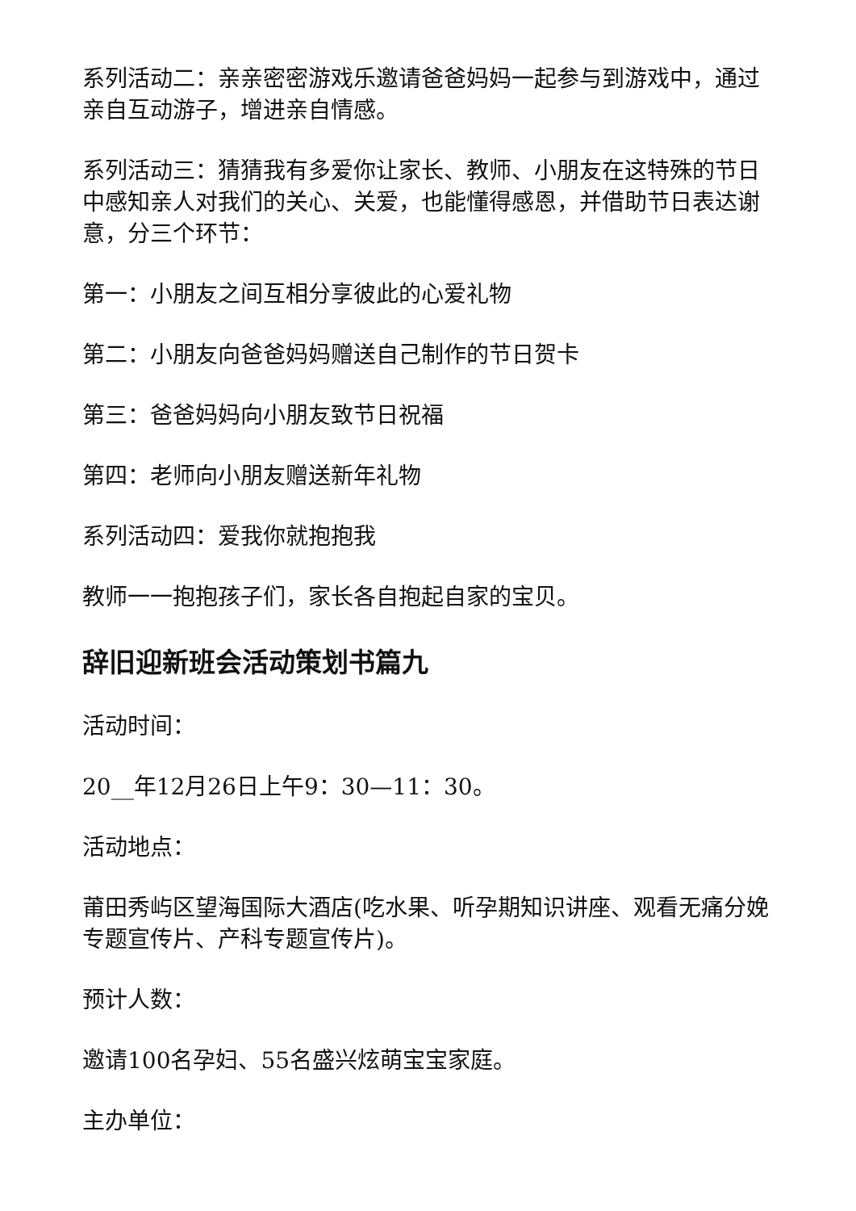系列活动二：亲亲密密游戏乐邀请爸爸妈妈一起参与到游戏中，通过亲自互动游子，增进亲自情感。
系列活动三：猜猜我有多爱你让家长、教师、小朋友在这特殊的节日中感知亲人对我们的关心、关爱，也能懂得感恩，并借助节日表达谢意，分三个环节：
第一：小朋友之间互相分享彼此的心爱礼物
第二：小朋友向爸爸妈妈赠送自己制作的节日贺卡
第三：爸爸妈妈向小朋友致节日祝福
第四：老师向小朋友赠送新年礼物
系列活动四：爱我你就抱抱我
教师一一抱抱孩子们，家长各自抱起自家的宝贝。
辞旧迎新班会活动策划书篇九
活动时间：
20__年12月26日上午9：30—11：30。
活动地点：
莆田秀屿区望海国际大酒店(吃水果、听孕期知识讲座、观看无痛分娩专题宣传片、产科专题宣传片)。
预计人数：
邀请100名孕妇、55名盛兴炫萌宝宝家庭。
主办单位：